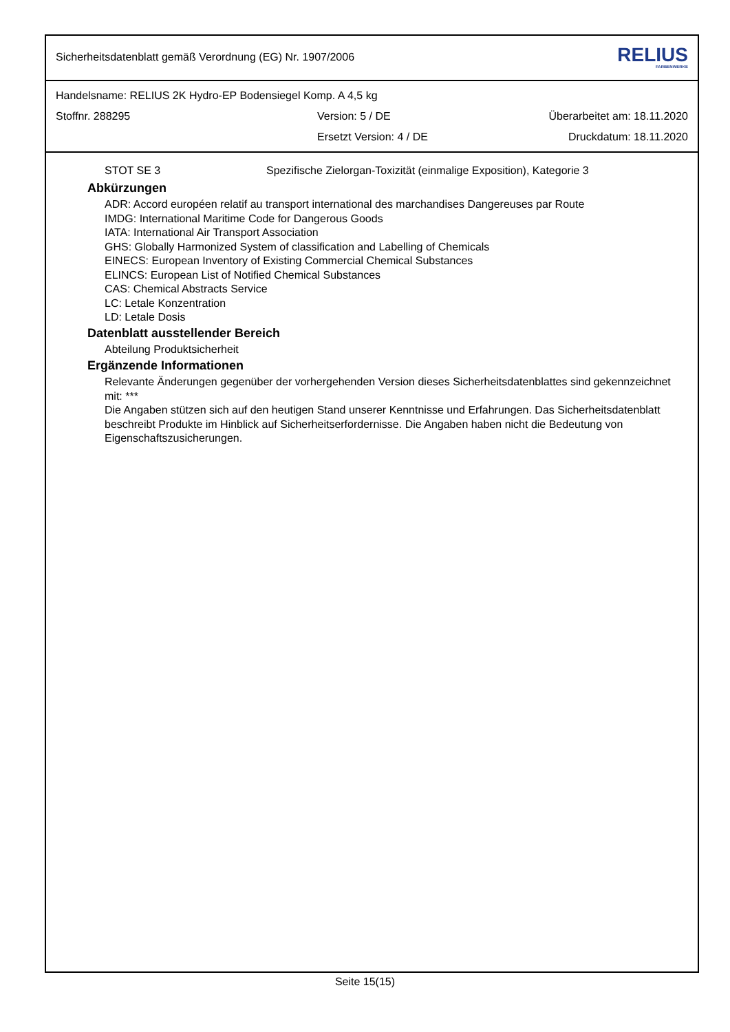Sicherheitsdatenblatt gemäß Verordnung (EG) Nr. 1907/2006 RELIUS
FARBENWERKE
Handelsname: RELIUS 2K Hydro-EP Bodensiegel Komp. A 4,5 kg
Stoffnr. 288295 Version: 5 / DE Überarbeitet am: 18.11.2020
Ersetzt Version: 4 / DE Druckdatum: 18.11.2020
STOT SE 3 Spezifische Zielorgan-Toxizität (einmalige Exposition), Kategorie 3
Abkürzungen
ADR: Accord européen relatif au transport international des marchandises Dangereuses par Route
IMDG: International Maritime Code for Dangerous Goods
IATA: International Air Transport Association
GHS: Globally Harmonized System of classification and Labelling of Chemicals
EINECS: European Inventory of Existing Commercial Chemical Substances
ELINCS: European List of Notified Chemical Substances
CAS: Chemical Abstracts Service
LC: Letale Konzentration
LD: Letale Dosis
Datenblatt ausstellender Bereich
Abteilung Produktsicherheit
Ergänzende Informationen
Relevante Änderungen gegenüber der vorhergehenden Version dieses Sicherheitsdatenblattes sind gekennzeichnet mit: ***
Die Angaben stützen sich auf den heutigen Stand unserer Kenntnisse und Erfahrungen. Das Sicherheitsdatenblatt beschreibt Produkte im Hinblick auf Sicherheitserfordernisse. Die Angaben haben nicht die Bedeutung von Eigenschaftszusicherungen.
Seite 15(15)